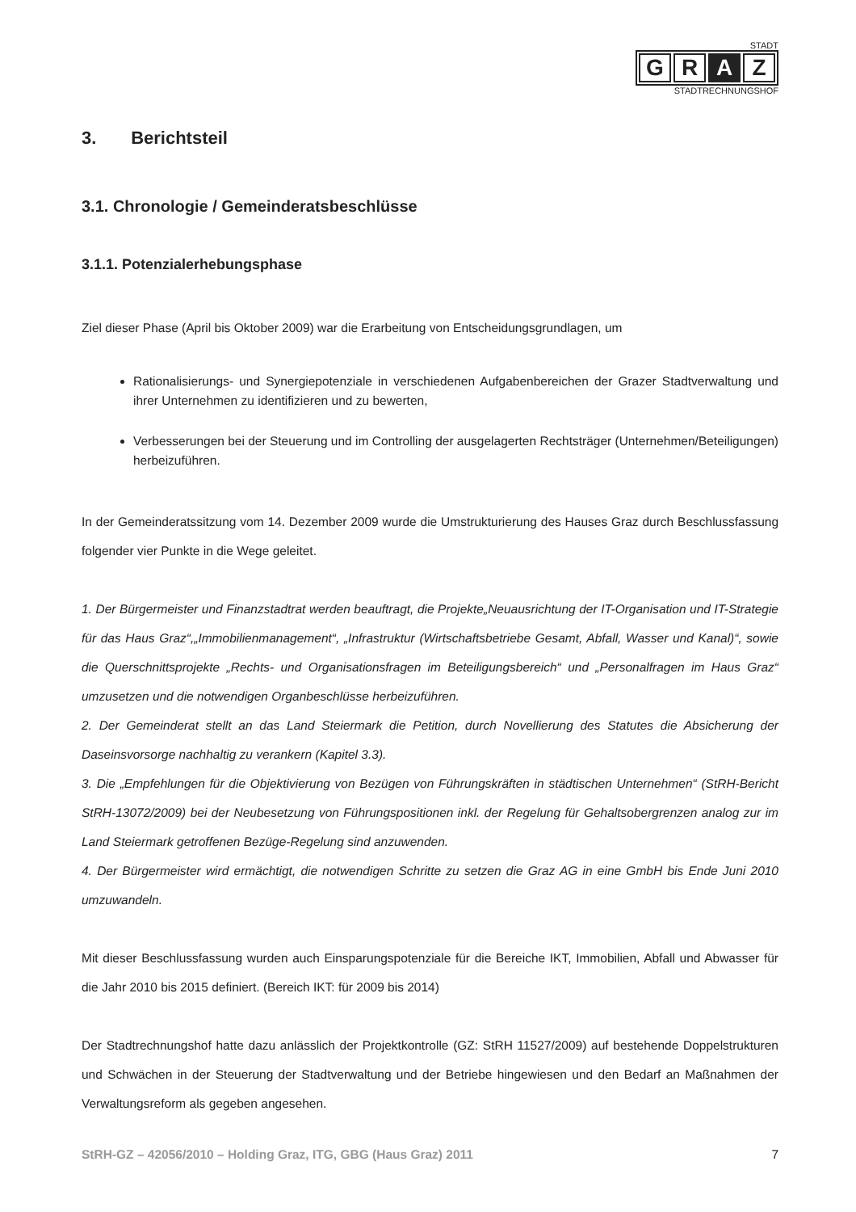STADT
G R A Z
STADTRECHNUNGSHOF
3. Berichtsteil
3.1. Chronologie / Gemeinderatsbeschlüsse
3.1.1. Potenzialerhebungsphase
Ziel dieser Phase (April bis Oktober 2009) war die Erarbeitung von Entscheidungsgrundlagen, um
Rationalisierungs- und Synergiepotenziale in verschiedenen Aufgabenbereichen der Grazer Stadtverwaltung und ihrer Unternehmen zu identifizieren und zu bewerten,
Verbesserungen bei der Steuerung und im Controlling der ausgelagerten Rechtsträger (Unternehmen/Beteiligungen) herbeizuführen.
In der Gemeinderatssitzung vom 14. Dezember 2009 wurde die Umstrukturierung des Hauses Graz durch Beschlussfassung folgender vier Punkte in die Wege geleitet.
1. Der Bürgermeister und Finanzstadtrat werden beauftragt, die Projekte„Neuausrichtung der IT-Organisation und IT-Strategie für das Haus Graz“,„Immobilienmanagement“, „Infrastruktur (Wirtschaftsbetriebe Gesamt, Abfall, Wasser und Kanal)“, sowie die Querschnittsprojekte „Rechts- und Organisationsfragen im Beteiligungsbereich“ und „Personalfragen im Haus Graz“ umzusetzen und die notwendigen Organbeschlüsse herbeizuführen.
2. Der Gemeinderat stellt an das Land Steiermark die Petition, durch Novellierung des Statutes die Absicherung der Daseinsvorsorge nachhaltig zu verankern (Kapitel 3.3).
3. Die „Empfehlungen für die Objektivierung von Bezügen von Führungskräften in städtischen Unternehmen“ (StRH-Bericht StRH-13072/2009) bei der Neubesetzung von Führungspositionen inkl. der Regelung für Gehaltsobergrenzen analog zur im Land Steiermark getroffenen Bezüge-Regelung sind anzuwenden.
4. Der Bürgermeister wird ermächtigt, die notwendigen Schritte zu setzen die Graz AG in eine GmbH bis Ende Juni 2010 umzuwandeln.
Mit dieser Beschlussfassung wurden auch Einsparungspotenziale für die Bereiche IKT, Immobilien, Abfall und Abwasser für die Jahr 2010 bis 2015 definiert. (Bereich IKT: für 2009 bis 2014)
Der Stadtrechnungshof hatte dazu anlässlich der Projektkontrolle (GZ: StRH 11527/2009) auf bestehende Doppelstrukturen und Schwächen in der Steuerung der Stadtverwaltung und der Betriebe hingewiesen und den Bedarf an Maßnahmen der Verwaltungsreform als gegeben angesehen.
StRH-GZ – 42056/2010 – Holding Graz, ITG, GBG (Haus Graz) 2011 7